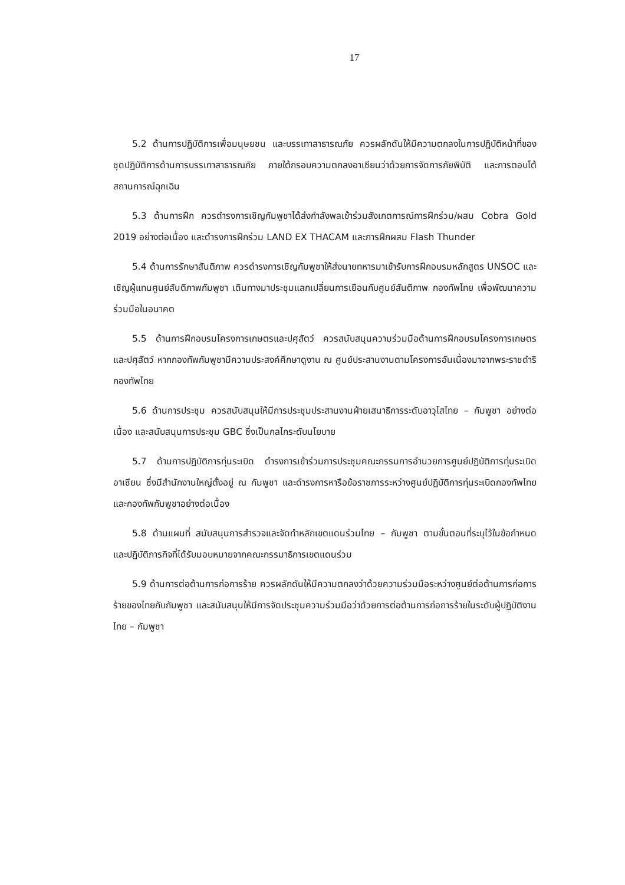17
5.2 ด้านการปฏิบัติการเพื่อมนุษยชน และบรรเทาสาธารณภัย ควรผลักดันให้มีความตกลงในการปฏิบัติหน้าที่ของชุดปฏิบัติการด้านการบรรเทาสาธารณภัย ภายใต้กรอบความตกลงอาเซียนว่าด้วยการจัดการภัยพิบัติ และการตอบโต้สถานการณ์ฉุกเฉิน
5.3 ด้านการฝึก ควรดำรงการเชิญกัมพูชาได้ส่งกำลังพลเข้าร่วมสังเกตการณ์การฝึกร่วม/ผสม Cobra Gold 2019 อย่างต่อเนื่อง และดำรงการฝึกร่วม LAND EX THACAM และการฝึกผสม Flash Thunder
5.4 ด้านการรักษาสันติภาพ ควรดำรงการเชิญกัมพูชาให้ส่งนายทหารมาเข้ารับการฝึกอบรมหลักสูตร UNSOC และเชิญผู้แทนศูนย์สันติภาพกัมพูชา เดินทางมาประชุมแลกเปลี่ยนการเยือนกับศูนย์สันติภาพ กองทัพไทย เพื่อพัฒนาความร่วมมือในอนาคต
5.5 ด้านการฝึกอบรมโครงการเกษตรและปศุสัตว์ ควรสนับสนุนความร่วมมือด้านการฝึกอบรมโครงการเกษตร และปศุสัตว์ หากกองทัพกัมพูชามีความประสงค์ศึกษาดูงาน ณ ศูนย์ประสานงานตามโครงการอันเนื่องมาจากพระราชดำริ กองทัพไทย
5.6 ด้านการประชุม ควรสนับสนุนให้มีการประชุมประสานงานฝ่ายเสนาธิการระดับอาวุโสไทย – กัมพูชา อย่างต่อเนื่อง และสนับสนุนการประชุม GBC ซึ่งเป็นกลไกระดับนโยบาย
5.7 ด้านการปฏิบัติการทุ่นระเบิด ดำรงการเข้าร่วมการประชุมคณะกรรมการอำนวยการศูนย์ปฏิบัติการทุ่นระเบิดอาเซียน ซึ่งมีสำนักงานใหญ่ตั้งอยู่ ณ กัมพูชา และดำรงการหารือข้อราชการระหว่างศูนย์ปฏิบัติการทุ่นระเบิดกองทัพไทยและกองทัพกัมพูชาอย่างต่อเนื่อง
5.8 ด้านแผนที่ สนับสนุนการสำรวจและจัดทำหลักเขตแดนร่วมไทย – กัมพูชา ตามขั้นตอนที่ระบุไว้ในข้อกำหนด และปฏิบัติภารกิจที่ได้รับมอบหมายจากคณะกรรมาธิการเขตแดนร่วม
5.9 ด้านการต่อต้านการก่อการร้าย ควรผลักดันให้มีความตกลงว่าด้วยความร่วมมือระหว่างศูนย์ต่อต้านการก่อการร้ายของไทยกับกัมพูชา และสนับสนุนให้มีการจัดประชุมความร่วมมือว่าด้วยการต่อต้านการก่อการร้ายในระดับผู้ปฏิบัติงานไทย – กัมพูชา